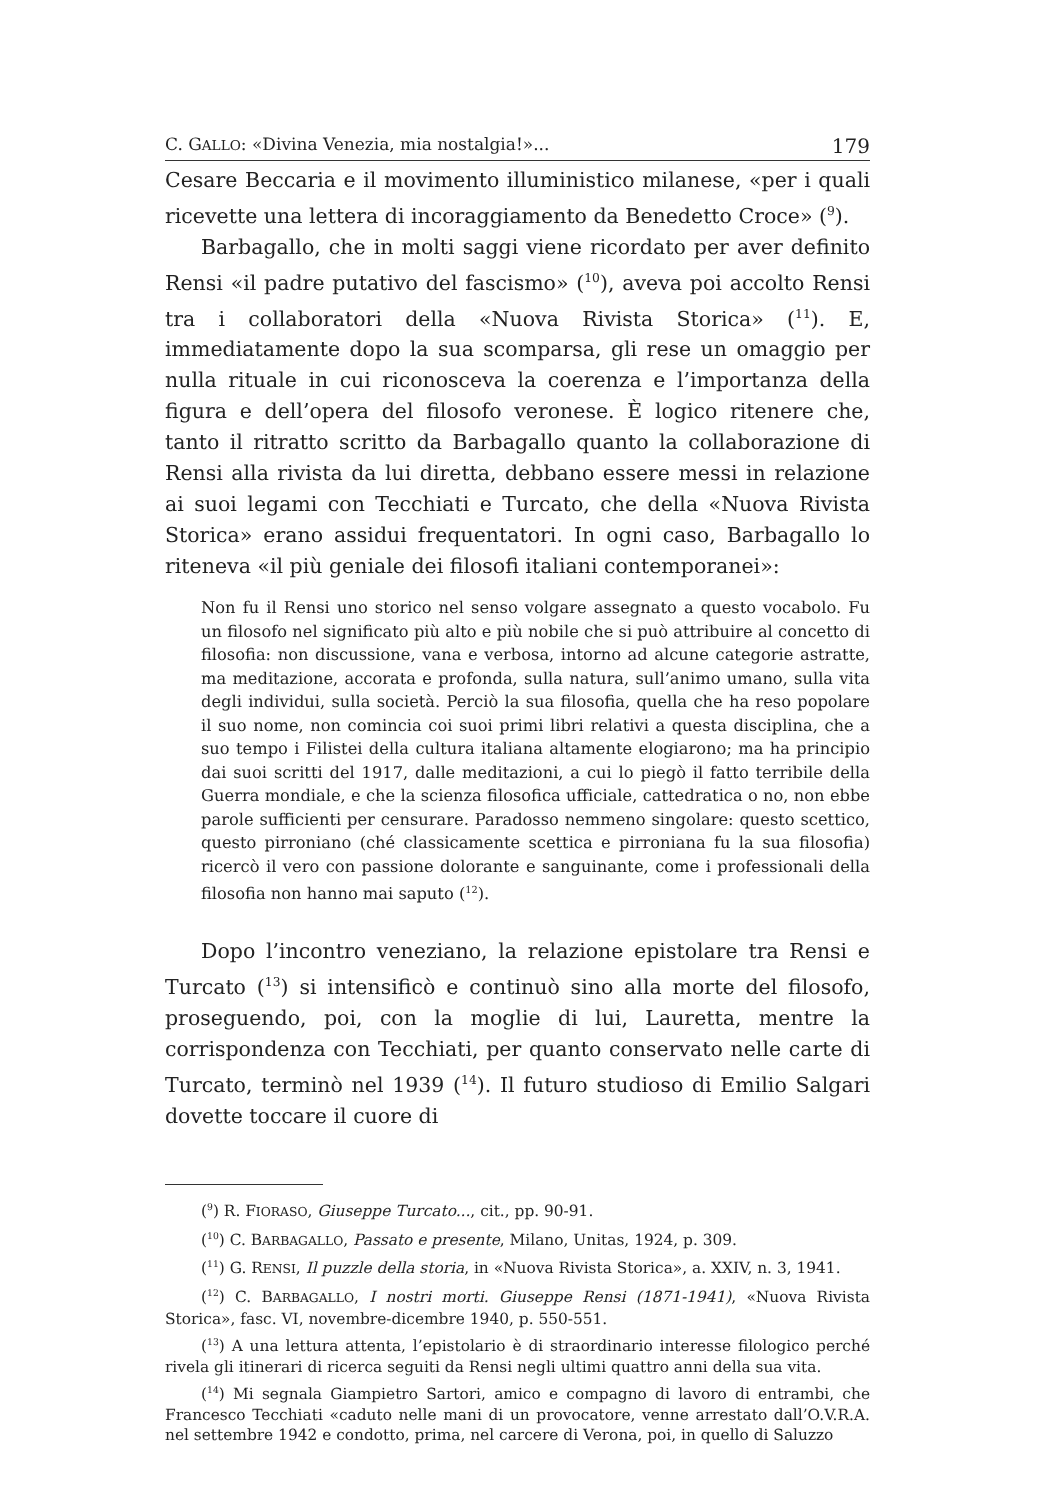C. GALLO: «Divina Venezia, mia nostalgia!»... 179
Cesare Beccaria e il movimento illuministico milanese, «per i quali ricevette una lettera di incoraggiamento da Benedetto Croce» (<sup>9</sup>).
Barbagallo, che in molti saggi viene ricordato per aver definito Rensi «il padre putativo del fascismo» (<sup>10</sup>), aveva poi accolto Rensi tra i collaboratori della «Nuova Rivista Storica» (<sup>11</sup>). E, immediatamente dopo la sua scomparsa, gli rese un omaggio per nulla rituale in cui riconosceva la coerenza e l’importanza della figura e dell’opera del filosofo veronese. È logico ritenere che, tanto il ritratto scritto da Barbagallo quanto la collaborazione di Rensi alla rivista da lui diretta, debbano essere messi in relazione ai suoi legami con Tecchiati e Turcato, che della «Nuova Rivista Storica» erano assidui frequentatori. In ogni caso, Barbagallo lo riteneva «il più geniale dei filosofi italiani contemporanei»:
Non fu il Rensi uno storico nel senso volgare assegnato a questo vocabolo. Fu un filosofo nel significato più alto e più nobile che si può attribuire al concetto di filosofia: non discussione, vana e verbosa, intorno ad alcune categorie astratte, ma meditazione, accorata e profonda, sulla natura, sull’animo umano, sulla vita degli individui, sulla società. Perciò la sua filosofia, quella che ha reso popolare il suo nome, non comincia coi suoi primi libri relativi a questa disciplina, che a suo tempo i Filistei della cultura italiana altamente elogiarono; ma ha principio dai suoi scritti del 1917, dalle meditazioni, a cui lo piegò il fatto terribile della Guerra mondiale, e che la scienza filosofica ufficiale, cattedratica o no, non ebbe parole sufficienti per censurare. Paradosso nemmeno singolare: questo scettico, questo pirroniano (ché classicamente scettica e pirroniana fu la sua filosofia) ricercò il vero con passione dolorante e sanguinante, come i professionali della filosofia non hanno mai saputo (<sup>12</sup>).
Dopo l’incontro veneziano, la relazione epistolare tra Rensi e Turcato (<sup>13</sup>) si intensificò e continuò sino alla morte del filosofo, proseguendo, poi, con la moglie di lui, Lauretta, mentre la corrispondenza con Tecchiati, per quanto conservato nelle carte di Turcato, terminò nel 1939 (<sup>14</sup>). Il futuro studioso di Emilio Salgari dovette toccare il cuore di
(<sup>9</sup>) R. FIORASO, Giuseppe Turcato..., cit., pp. 90-91.
(<sup>10</sup>) C. BARBAGALLO, Passato e presente, Milano, Unitas, 1924, p. 309.
(<sup>11</sup>) G. RENSI, Il puzzle della storia, in «Nuova Rivista Storica», a. XXIV, n. 3, 1941.
(<sup>12</sup>) C. BARBAGALLO, I nostri morti. Giuseppe Rensi (1871-1941), «Nuova Rivista Storica», fasc. VI, novembre-dicembre 1940, p. 550-551.
(<sup>13</sup>) A una lettura attenta, l’epistolario è di straordinario interesse filologico perché rivela gli itinerari di ricerca seguiti da Rensi negli ultimi quattro anni della sua vita.
(<sup>14</sup>) Mi segnala Giampietro Sartori, amico e compagno di lavoro di entrambi, che Francesco Tecchiati «caduto nelle mani di un provocatore, venne arrestato dall’O.V.R.A. nel settembre 1942 e condotto, prima, nel carcere di Verona, poi, in quello di Saluzzo